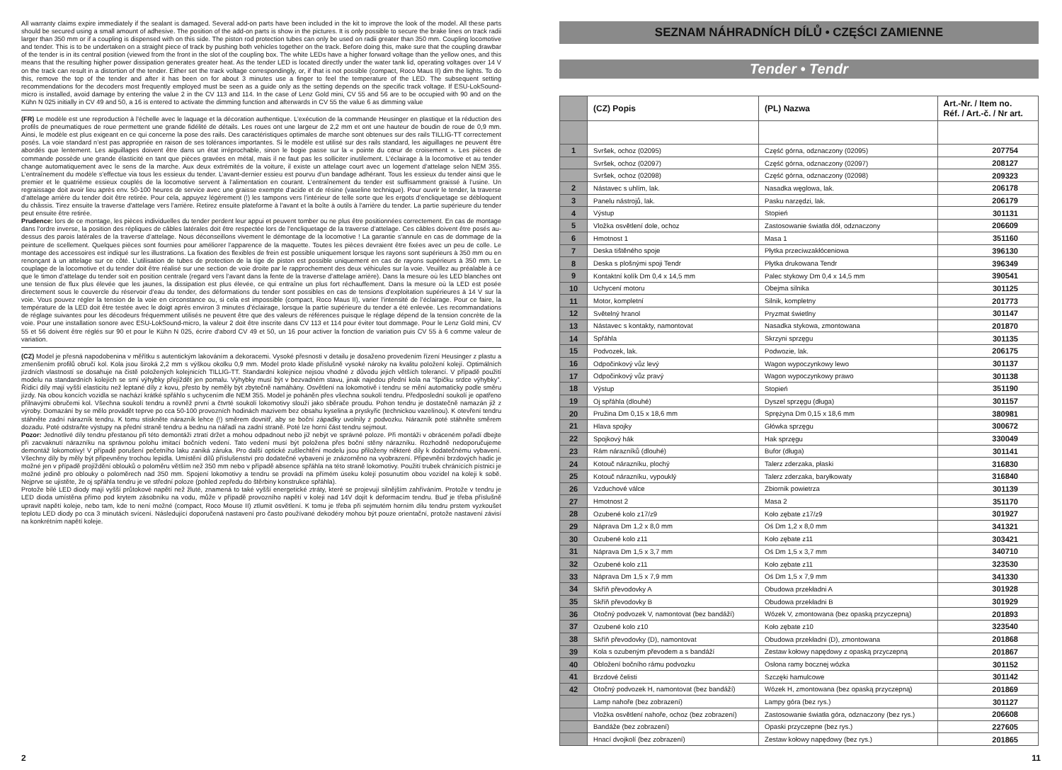All warranty claims expire immediately if the sealant is damaged. Several add-on parts have been included in the kit to improve the look of the model. All these parts should be secured using a small amount of adhesive. The position of the add-on parts is show in the pictures. It is only possible to secure the brake lines on track radii larger than 350 mm or if a coupling is dispensed with on this side. The piston rod protection tubes can only be used on radii greater than 350 mm. Coupling locomotive and tender. This is to be undertaken on a straight piece of track by pushing both vehicles together on the track. Before doing this, make sure that the coupling drawbar of the tender is in its central position (viewed from the front in the slot of the coupling box. The white LEDs have a higher forward voltage than the yellow ones, and this means that the resulting higher power dissipation generates greater heat. As the tender LED is located directly under the water tank lid, operating voltages over 14 V on the track can result in a distortion of the tender. Either set the track voltage correspondingly, or, if that is not possible (compact, Roco Maus II) dim the lights. To do this, remove the top of the tender and after it has been on for about 3 minutes use a finger to feel the temperature of the LED. The subsequent setting recommendations for the decoders most frequently employed must be seen as a guide only as the setting depends on the specific track voltage. If ESU-LokSound-micro is installed, avoid damage by entering the value 2 in the CV 113 and 114. In the case of Lenz Gold mini, CV 55 and 56 are to be occupied with 90 and on the Kühn N 025 initially in CV 49 and 50, a 16 is entered to activate the dimming function and afterwards in CV 55 the value 6 as dimming value
(FR) Le modèle est une reproduction à l’échelle avec le laquage et la décoration authentique. L’exécution de la commande Heusinger en plastique et la réduction des profils de pneumatiques de roue permettent une grande fidélité de détails. Les roues ont une largeur de 2,2 mm et ont une hauteur de boudin de roue de 0,9 mm. Ainsi, le modèle est plus exigeant en ce qui concerne la pose des rails. Des caractéristiques optimales de marche sont obtenues sur des rails TILLIG-TT correctement posés. La voie standard n’est pas appropriée en raison de ses tolérances importantes. Si le modèle est utilisé sur des rails standard, les aiguillages ne peuvent être abordés que lentement. Les aiguillages doivent être dans un état irréprochable, sinon le bogie passe sur la « pointe du cœur de croisement ». Les pièces de commande possède une grande élasticité en tant que pièces gravées en métal, mais il ne faut pas les solliciter inutilement. L’éclairage à la locomotive et au tender change automatiquement avec le sens de la marche. Aux deux extrémités de la voiture, il existe un attelage court avec un logement d’attelage selon NEM 355. L’entraînement du modèle s’effectue via tous les essieux du tender. L’avant-dernier essieu est pourvu d’un bandage adhérant. Tous les essieux du tender ainsi que le premier et le quatrième essieux couplés de la locomotive servent à l’alimentation en courant. L’entraînement du tender est suffisamment graissé à l’usine. Un regraissage doit avoir lieu après env. 50-100 heures de service avec une graisse exempte d’acide et de résine (vaseline technique). Pour ouvrir le tender, la traverse d’attelage arrière du tender doit être retirée. Pour cela, appuyez légèrement (!) les tampons vers l’intérieur de telle sorte que les ergots d’encliquetage se débloquent du châssis. Tirez ensuite la traverse d'attelage vers l’arrière. Retirez ensuite plateforme à l'avant et la boîte à outils à l'arrière du tender. La partie supérieure du tender peut ensuite être retirée.
Prudence: lors de ce montage, les pièces individuelles du tender perdent leur appui et peuvent tomber ou ne plus être positionnées correctement. En cas de montage dans l'ordre inverse, la position des répliques de câbles latérales doit être respectée lors de l'encliquetage de la traverse d’attelage. Ces câbles doivent être posés au-dessus des parois latérales de la traverse d’attelage. Nous déconseillons vivement le démontage de la locomotive ! La garantie s’annule en cas de dommage de la peinture de scellement. Quelques pièces sont fournies pour améliorer l’apparence de la maquette. Toutes les pièces devraient être fixées avec un peu de colle. Le montage des accessoires est indiqué sur les illustrations. La fixation des flexibles de frein est possible uniquement lorsque les rayons sont supérieurs à 350 mm ou en renonçant à un attelage sur ce côté. L’utilisation de tubes de protection de la tige de piston est possible uniquement en cas de rayons supérieurs à 350 mm. Le couplage de la locomotive et du tender doit être réalisé sur une section de voie droite par le rapprochement des deux véhicules sur la voie. Veuillez au préalable à ce que le timon d’attelage du tender soit en position centrale (regard vers l’avant dans la fente de la traverse d’attelage arrière). Dans la mesure où les LED blanches ont une tension de flux plus élevée que les jaunes, la dissipation est plus élevée, ce qui entraîne un plus fort réchauffement. Dans la mesure où la LED est posée directement sous le couvercle du réservoir d’eau du tender, des déformations du tender sont possibles en cas de tensions d’exploitation supérieures à 14 V sur la voie. Vous pouvez régler la tension de la voie en circonstance ou, si cela est impossible (compact, Roco Maus II), varier l’intensité de l’éclairage. Pour ce faire, la température de la LED doit être testée avec le doigt après environ 3 minutes d'éclairage, lorsque la partie supérieure du tender a été enlevée. Les recommandations de réglage suivantes pour les décodeurs fréquemment utilisés ne peuvent être que des valeurs de références puisque le réglage dépend de la tension concrète de la voie. Pour une installation sonore avec ESU-LokSound-micro, la valeur 2 doit être inscrite dans CV 113 et 114 pour éviter tout dommage. Pour le Lenz Gold mini, CV 55 et 56 doivent être réglés sur 90 et pour le Kühn N 025, écrire d'abord CV 49 et 50, un 16 pour activer la fonction de variation puis CV 55 à 6 comme valeur de variation.
(CZ) Model je přesná napodobenina v měřítku s autentickým lakováním a dekoracemi. Vysoké přesnosti v detailu je dosaženo provedením řízení Heusinger z plastu a zmenšením profilů obručí kol. Kola jsou široká 2,2 mm s výškou okolku 0,9 mm. Model proto klade příslušně vysoké nároky na kvalitu položení kolejí. Optimálních jízdních vlastností se dosahuje na čistě položených kolejnicích TILLIG-TT. Standardní kolejnice nejsou vhodné z důvodu jejich větších tolerancí. V případě použití modelu na standardních kolejích se smí výhybky přejíždět jen pomalu. Výhybky musí být v bezvadném stavu, jinak najedou přední kola na “špičku srdce výhybky”. Řídicí díly mají vyšší elasticitu než leptané díly z kovu, přesto by neměly být zbytečně namáhány. Osvětlení na lokomotivě i tendru se mění automaticky podle směru jízdy. Na obou koncích vozidla se nachází krátké spřáhlo s uchycením dle NEM 355. Model je poháněn přes všechna soukolí tendru. Předposlední soukolí je opatřeno přilnavými obručemi kol. Všechna soukolí tendru a rovněž první a čtvrté soukolí lokomotivy slouží jako sběrače proudu. Pohon tendru je dostatečně namazán již z výroby. Domazání by se mělo provádět teprve po cca 50-100 provozních hodinách mazivem bez obsahu kyselina a pryskyřic (technickou vazelínou). K otevření tendru stáhněte zadní nárazník tendru. K tomu stiskněte nárazník lehce (!) směrem dovnitř, aby se boční západky uvolnily z podvozku. Nárazník poté stáhněte směrem dozadu. Poté odstraňte výstupy na přední straně tendru a bednu na nářadí na zadní straně. Poté lze horní část tendru sejmout.
Pozor: Jednotlivé díly tendru přestanou při této demontáži ztratí držet a mohou odpadnout nebo již nebýt ve správné poloze. Při montáži v obráceném pořadí dbejte při zacvaknutí nárazníku na správnou polohu imitací bočních vedení. Tato vedení musí být položena přes boční stěny nárazníku. Rozhodně nedoporučujeme demontáž lokomotivy! V případě porušení pečetního laku zaniká záruka. Pro další optické zušlechtění modelu jsou přiloženy některé díly k dodatečnému vybavení. Všechny díly by měly být připevněny trochou lepidla. Umístění dílů příslušenství pro dodatečné vybavení je znázorněno na vyobrazení. Připevnění brzdových hadic je možné jen v případě projíždění oblouků o poloměru větším než 350 mm nebo v případě absence spřáhla na této straně lokomotivy. Použití trubek chránících pístnici je možné jedině pro oblouky o poloměrech nad 350 mm. Spojení lokomotivy a tendru se provádí na přímém úseku kolejí posunutím obou vozidel na koleji k sobě. Nejprve se ujistěte, že oj spřáhla tendru je ve střední poloze (pohled zepředu do štěrbiny konstrukce spřáhla).
Protože bílé LED diody mají vyšší průtokové napětí než žluté, znamená to také vyšší energetické ztráty, které se projevují silnějším zahříváním. Protože v tendru je LED dioda umístěna přímo pod krytem zásobníku na vodu, může v případě provozního napětí v koleji nad 14V dojít k deformacím tendru. Buď je třeba příslušně upravit napětí koleje, nebo tam, kde to není možné (compact, Roco Mouse II) ztlumit osvětlení. K tomu je třeba při sejmutém horním dílu tendru prstem vyzkoušet teplotu LED diody po cca 3 minutách svícení. Následující doporučená nastavení pro často používané dekodéry mohou být pouze orientační, protože nastavení závisí na konkrétním napětí koleje.
SEZNAM NÁHRADNÍCH DÍLŮ • CZĘŚCI ZAMIENNE
Tender • Tendr
| | (CZ) Popis | (PL) Nazwa | Art.-Nr. / Item no. Réf. / Art.-č. / Nr art. |
| --- | --- | --- | --- |
| 1 | Svršek, ochoz (02095) | Część górna, odznaczony (02095) | 207754 |
| | Svršek, ochoz (02097) | Część górna, odznaczony (02097) | 208127 |
| | Svršek, ochoz (02098) | Część górna, odznaczony (02098) | 209323 |
| 2 | Nástavec s uhlím, lak. | Nasadka węglowa, lak. | 206178 |
| 3 | Panelu nástrojů, lak. | Pasku narzędzi, lak. | 206179 |
| 4 | Výstup | Stopień | 301131 |
| 5 | Vložka osvětlení dole, ochoz | Zastosowanie światła dół, odznaczony | 206609 |
| 6 | Hmotnost 1 | Masa 1 | 351160 |
| 7 | Deska tištěného spoje | Płytka przeciwzakłóceniowa | 396130 |
| 8 | Deska s plošnými spoji Tendr | Płytka drukowana Tendr | 396349 |
| 9 | Kontaktní kolík Dm 0,4 x 14,5 mm | Palec stykowy Dm 0,4 x 14,5 mm | 390541 |
| 10 | Uchycení motoru | Obejma silnika | 301125 |
| 11 | Motor, kompletní | Silnik, kompletny | 201773 |
| 12 | Světelný hranol | Pryzmat świetlny | 301147 |
| 13 | Nástavec s kontakty, namontovat | Nasadka stykowa, zmontowana | 201870 |
| 14 | Spřáhla | Skrzyni sprzęgu | 301135 |
| 15 | Podvozek, lak. | Podwozie, lak. | 206175 |
| 16 | Odpočinkový vůz levý | Wagon wypoczynkowy lewo | 301137 |
| 17 | Odpočinkový vůz pravý | Wagon wypoczynkowy prawo | 301138 |
| 18 | Výstup | Stopień | 351190 |
| 19 | Oj spřáhla (dlouhé) | Dyszel sprzęgu (długa) | 301157 |
| 20 | Pružina Dm 0,15 x 18,6 mm | Sprężyna Dm 0,15 x 18,6 mm | 380981 |
| 21 | Hlava spojky | Główka sprzęgu | 300672 |
| 22 | Spojkový hák | Hak sprzęgu | 330049 |
| 23 | Rám nárazníků (dlouhé) | Bufor (długa) | 301141 |
| 24 | Kotouč nárazníku, plochý | Talerz zderzaka, płaski | 316830 |
| 25 | Kotouč nárazníku, vypouklý | Talerz zderzaka, baryłkowaty | 316840 |
| 26 | Vzduchové válce | Zbiornik powietrza | 301139 |
| 27 | Hmotnost 2 | Masa 2 | 351170 |
| 28 | Ozubené kolo z17/z9 | Koło zębate z17/z9 | 301927 |
| 29 | Náprava Dm 1,2 x 8,0 mm | Oś Dm 1,2 x 8,0 mm | 341321 |
| 30 | Ozubené kolo z11 | Koło zębate z11 | 303421 |
| 31 | Náprava Dm 1,5 x 3,7 mm | Oś Dm 1,5 x 3,7 mm | 340710 |
| 32 | Ozubené kolo z11 | Koło zębate z11 | 323530 |
| 33 | Náprava Dm 1,5 x 7,9 mm | Oś Dm 1,5 x 7,9 mm | 341330 |
| 34 | Skříň převodovky A | Obudowa przekładni A | 301928 |
| 35 | Skříň převodovky B | Obudowa przekładni B | 301929 |
| 36 | Otočný podvozek V, namontovat (bez bandáží) | Wózek V, zmontowana (bez opaską przyczepną) | 201893 |
| 37 | Ozubené kolo z10 | Koło zębate z10 | 323540 |
| 38 | Skříň převodovky (D), namontovat | Obudowa przekładni (D), zmontowana | 201868 |
| 39 | Kola s ozubeným převodem a s bandáží | Zestaw kołowy napędowy z opaską przyczepną | 201867 |
| 40 | Obložení bočního rámu podvozku | Osłona ramy bocznej wózka | 301152 |
| 41 | Brzdové čelisti | Szczęki hamulcowe | 301142 |
| 42 | Otočný podvozek H, namontovat (bez bandáží) | Wózek H, zmontowana (bez opaską przyczepną) | 201869 |
| | Lamp nahoře (bez zobrazení) | Lampy góra (bez rys.) | 301127 |
| | Vložka osvětlení nahoře, ochoz (bez zobrazení) | Zastosowanie światła góra, odznaczony (bez rys.) | 206608 |
| | Bandáže (bez zobrazení) | Opaski przyczepne (bez rys.) | 227605 |
| | Hnací dvojkolí (bez zobrazení) | Zestaw kołowy napędowy (bez rys.) | 201865 |
2 11